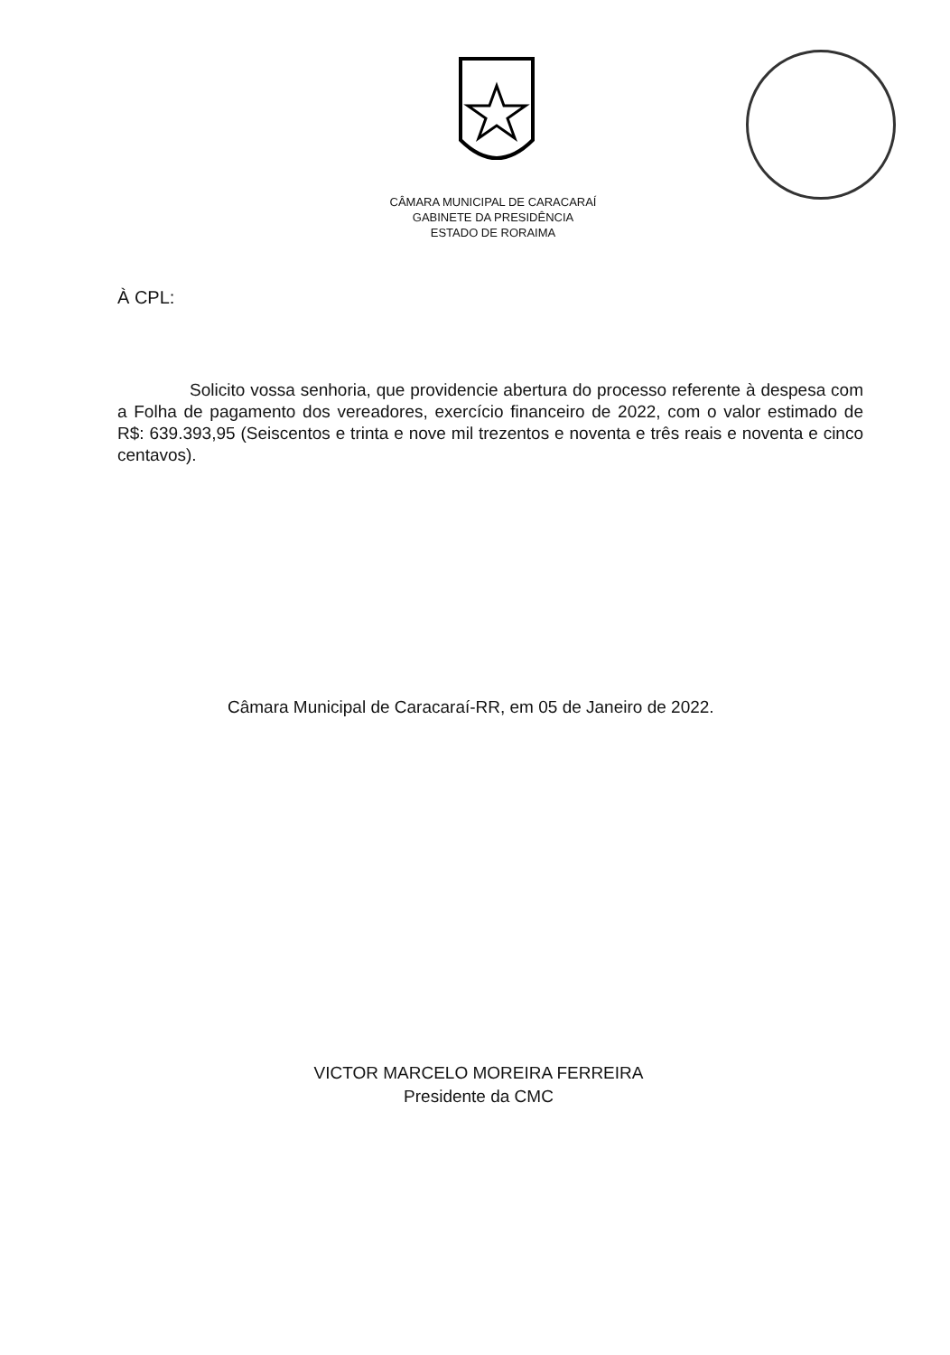CÂMARA MUNICIPAL DE CARACARAÍ
GABINETE DA PRESIDÊNCIA
ESTADO DE RORAIMA
À CPL:
Solicito vossa senhoria, que providencie abertura do processo referente à despesa com a Folha de pagamento dos vereadores, exercício financeiro de 2022, com o valor estimado de R$: 639.393,95 (Seiscentos e trinta e nove mil trezentos e noventa e três reais e noventa e cinco centavos).
Câmara Municipal de Caracaraí-RR, em 05 de Janeiro de 2022.
VICTOR MARCELO MOREIRA FERREIRA
Presidente da CMC